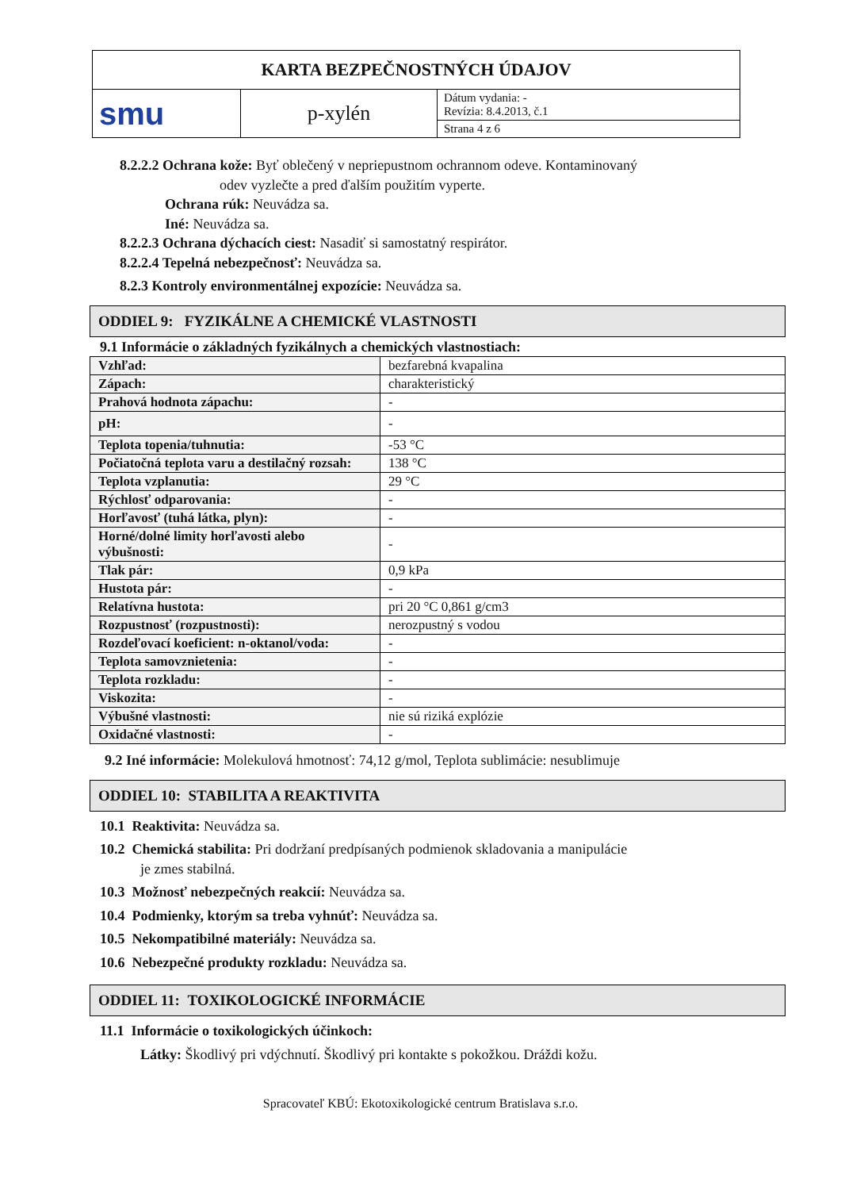| KARTA BEZPEČNOSTNÝCH ÚDAJOV | | |
| smu | p-xylén | Dátum vydania: - Revízia: 8.4.2013, č.1 |
| | | Strana 4 z 6 |
8.2.2.2 Ochrana kože: Byť oblečený v nepriepustnom ochrannom odeve. Kontaminovaný
odev vyzlečte a pred ďalším použitím vyperte.
Ochrana rúk: Neuvádza sa.
Iné: Neuvádza sa.
8.2.2.3 Ochrana dýchacích ciest: Nasadiť si samostatný respirátor.
8.2.2.4 Tepelná nebezpečnosť: Neuvádza sa.
8.2.3 Kontroly environmentálnej expozície: Neuvádza sa.
ODDIEL 9: FYZIKÁLNE A CHEMICKÉ VLASTNOSTI
9.1 Informácie o základných fyzikálnych a chemických vlastnostiach:
| Vzhľad: | bezfarebná kvapalina |
| Zápach: | charakteristický |
| Prahová hodnota zápachu: | - |
| pH: | - |
| Teplota topenia/tuhnutia: | -53 °C |
| Počiatočná teplota varu a destilačný rozsah: | 138 °C |
| Teplota vzplanutia: | 29 °C |
| Rýchlosť odparovania: | - |
| Horľavosť (tuhá látka, plyn): | - |
| Horné/dolné limity horľavosti alebo výbušnosti: | - |
| Tlak pár: | 0,9 kPa |
| Hustota pár: | - |
| Relatívna hustota: | pri 20 °C 0,861 g/cm3 |
| Rozpustnosť (rozpustnosti): | nerozpustný s vodou |
| Rozdeľovací koeficient: n-oktanol/voda: | - |
| Teplota samovznietenia: | - |
| Teplota rozkladu: | - |
| Viskozita: | - |
| Výbušné vlastnosti: | nie sú riziká explózie |
| Oxidačné vlastnosti: | - |
9.2 Iné informácie: Molekulová hmotnosť: 74,12 g/mol, Teplota sublimácie: nesublimuje
ODDIEL 10: STABILITA A REAKTIVITA
10.1 Reaktivita: Neuvádza sa.
10.2 Chemická stabilita: Pri dodržaní predpísaných podmienok skladovania a manipulácie
je zmes stabilná.
10.3 Možnosť nebezpečných reakcií: Neuvádza sa.
10.4 Podmienky, ktorým sa treba vyhnúť: Neuvádza sa.
10.5 Nekompatibilné materiály: Neuvádza sa.
10.6 Nebezpečné produkty rozkladu: Neuvádza sa.
ODDIEL 11: TOXIKOLOGICKÉ INFORMÁCIE
11.1 Informácie o toxikologických účinkoch:
Látky: Škodlivý pri vdýchnutí. Škodlivý pri kontakte s pokožkou. Dráždi kožu.
Spracovateľ KBÚ: Ekotoxikologické centrum Bratislava s.r.o.